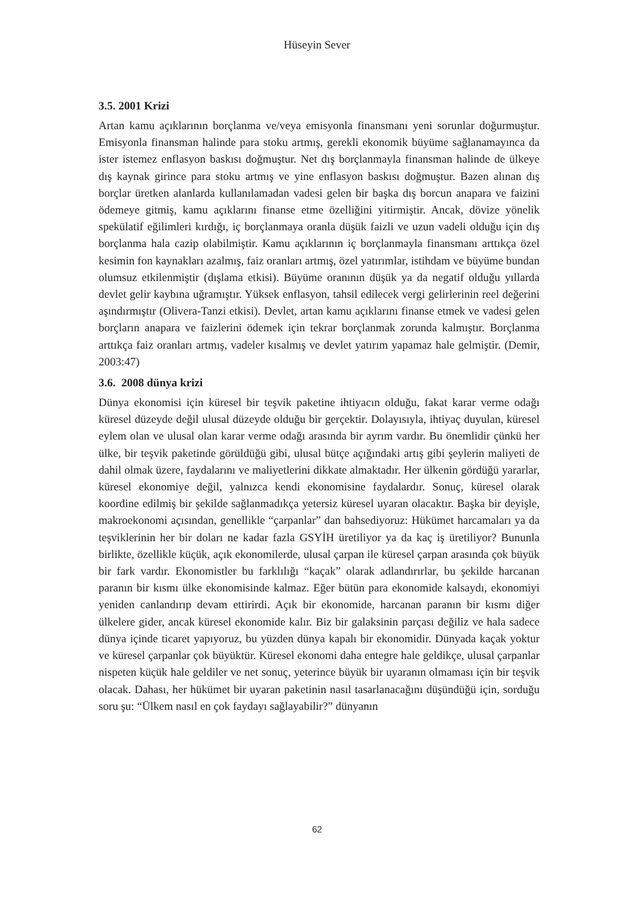Hüseyin Sever
3.5. 2001 Krizi
Artan kamu açıklarının borçlanma ve/veya emisyonla finansmanı yeni sorunlar doğurmuştur. Emisyonla finansman halinde para stoku artmış, gerekli ekonomik büyüme sağlanamayınca da ister istemez enflasyon baskısı doğmuştur. Net dış borçlanmayla finansman halinde de ülkeye dış kaynak girince para stoku artmış ve yine enflasyon baskısı doğmuştur. Bazen alınan dış borçlar üretken alanlarda kullanılamadan vadesi gelen bir başka dış borcun anapara ve faizini ödemeye gitmiş, kamu açıklarını finanse etme özelliğini yitirmiştir. Ancak, dövize yönelik spekülatif eğilimleri kırdığı, iç borçlanmaya oranla düşük faizli ve uzun vadeli olduğu için dış borçlanma hala cazip olabilmiştir. Kamu açıklarının iç borçlanmayla finansmanı arttıkça özel kesimin fon kaynakları azalmış, faiz oranları artmış, özel yatırımlar, istihdam ve büyüme bundan olumsuz etkilenmiştir (dışlama etkisi). Büyüme oranının düşük ya da negatif olduğu yıllarda devlet gelir kaybına uğramıştır. Yüksek enflasyon, tahsil edilecek vergi gelirlerinin reel değerini aşındırmıştır (Olivera-Tanzi etkisi). Devlet, artan kamu açıklarını finanse etmek ve vadesi gelen borçların anapara ve faizlerini ödemek için tekrar borçlanmak zorunda kalmıştır. Borçlanma arttıkça faiz oranları artmış, vadeler kısalmış ve devlet yatırım yapamaz hale gelmiştir. (Demir, 2003:47)
3.6. 2008 dünya krizi
Dünya ekonomisi için küresel bir teşvik paketine ihtiyacın olduğu, fakat karar verme odağı küresel düzeyde değil ulusal düzeyde olduğu bir gerçektir. Dolayısıyla, ihtiyaç duyulan, küresel eylem olan ve ulusal olan karar verme odağı arasında bir ayrım vardır. Bu önemlidir çünkü her ülke, bir teşvik paketinde görüldüğü gibi, ulusal bütçe açığındaki artış gibi şeylerin maliyeti de dahil olmak üzere, faydalarını ve maliyetlerini dikkate almaktadır. Her ülkenin gördüğü yararlar, küresel ekonomiye değil, yalnızca kendi ekonomisine faydalardır. Sonuç, küresel olarak koordine edilmiş bir şekilde sağlanmadıkça yetersiz küresel uyaran olacaktır. Başka bir deyişle, makroekonomi açısından, genellikle “çarpanlar” dan bahsediyoruz: Hükümet harcamaları ya da teşviklerinin her bir doları ne kadar fazla GSYİH üretiliyor ya da kaç iş üretiliyor? Bununla birlikte, özellikle küçük, açık ekonomilerde, ulusal çarpan ile küresel çarpan arasında çok büyük bir fark vardır. Ekonomistler bu farklılığı “kaçak” olarak adlandırırlar, bu şekilde harcanan paranın bir kısmı ülke ekonomisinde kalmaz. Eğer bütün para ekonomide kalsaydı, ekonomiyi yeniden canlandırıp devam ettirirdi. Açık bir ekonomide, harcanan paranın bir kısmı diğer ülkelere gider, ancak küresel ekonomide kalır. Biz bir galaksinin parçası değiliz ve hala sadece dünya içinde ticaret yapıyoruz, bu yüzden dünya kapalı bir ekonomidir. Dünyada kaçak yoktur ve küresel çarpanlar çok büyüktür. Küresel ekonomi daha entegre hale geldikçe, ulusal çarpanlar nispeten küçük hale geldiler ve net sonuç, yeterince büyük bir uyaranın olmaması için bir teşvik olacak. Dahası, her hükümet bir uyaran paketinin nasıl tasarlanacağını düşündüğü için, sorduğu soru şu: “Ülkem nasıl en çok faydayı sağlayabilir?” dünyanın
62